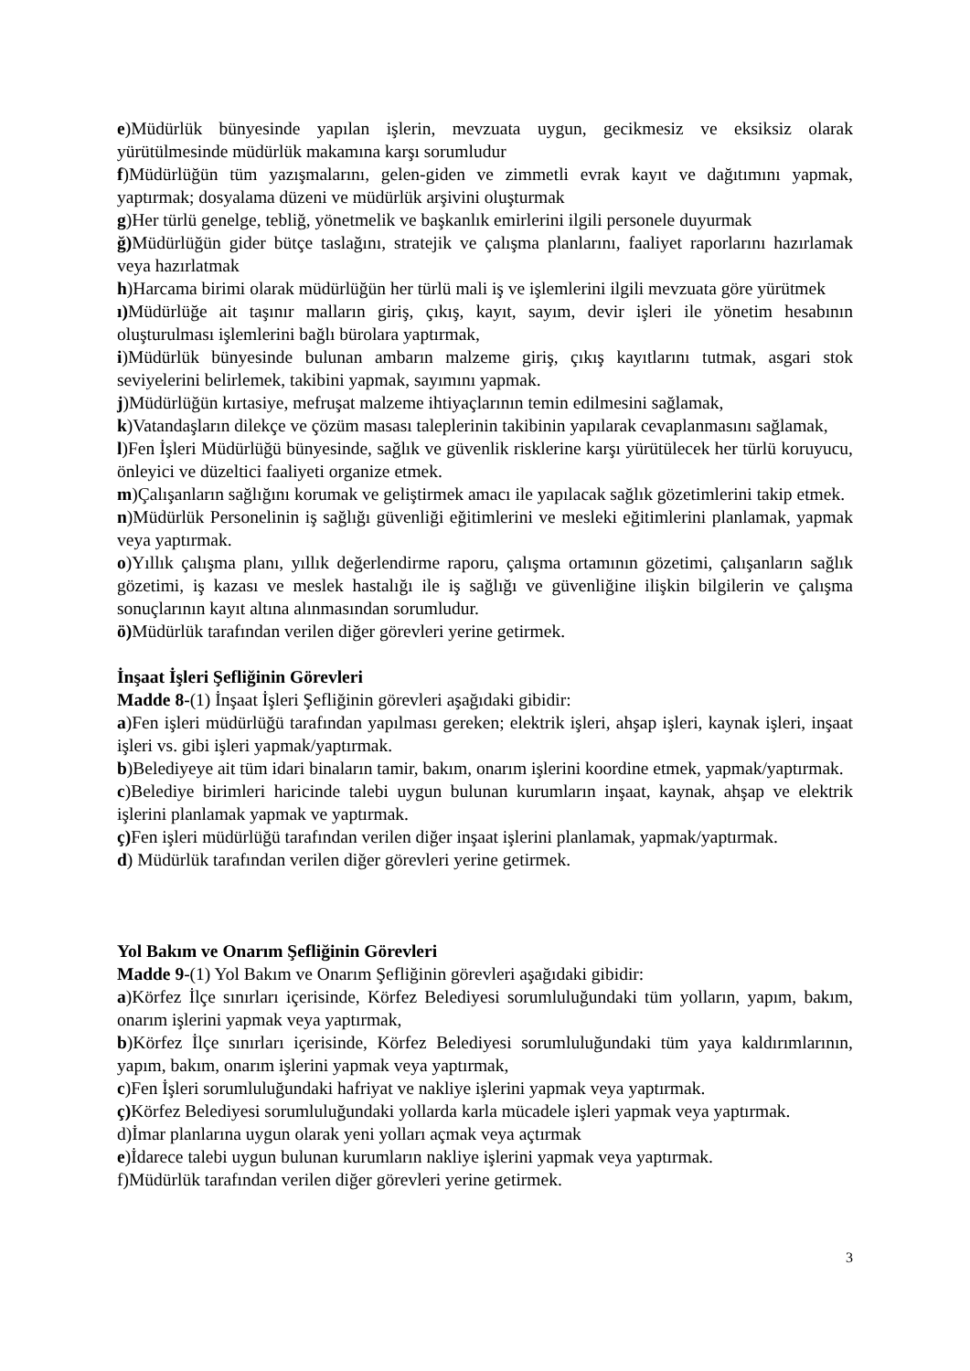e)Müdürlük bünyesinde yapılan işlerin, mevzuata uygun, gecikmesiz ve eksiksiz olarak yürütülmesinde müdürlük makamına karşı sorumludur
f)Müdürlüğün tüm yazışmalarını, gelen-giden ve zimmetli evrak kayıt ve dağıtımını yapmak, yaptırmak; dosyalama düzeni ve müdürlük arşivini oluşturmak
g)Her türlü genelge, tebliğ, yönetmelik ve başkanlık emirlerini ilgili personele duyurmak
ğ) Müdürlüğün gider bütçe taslağını, stratejik ve çalışma planlarını, faaliyet raporlarını hazırlamak veya hazırlatmak
h)Harcama birimi olarak müdürlüğün her türlü mali iş ve işlemlerini ilgili mevzuata göre yürütmek
ı) Müdürlüğe ait taşınır malların giriş, çıkış, kayıt, sayım, devir işleri ile yönetim hesabının oluşturulması işlemlerini bağlı bürolara yaptırmak,
i)Müdürlük bünyesinde bulunan ambarın malzeme giriş, çıkış kayıtlarını tutmak, asgari stok seviyelerini belirlemek, takibini yapmak, sayımını yapmak.
j)Müdürlüğün kırtasiye, mefruşat malzeme ihtiyaçlarının temin edilmesini sağlamak,
k)Vatandaşların dilekçe ve çözüm masası taleplerinin takibinin yapılarak cevaplanmasını sağlamak,
l)Fen İşleri Müdürlüğü bünyesinde, sağlık ve güvenlik risklerine karşı yürütülecek her türlü koruyucu, önleyici ve düzeltici faaliyeti organize etmek.
m)Çalışanların sağlığını korumak ve geliştirmek amacı ile yapılacak sağlık gözetimlerini takip etmek.
n)Müdürlük Personelinin iş sağlığı güvenliği eğitimlerini ve mesleki eğitimlerini planlamak, yapmak veya yaptırmak.
o)Yıllık çalışma planı, yıllık değerlendirme raporu, çalışma ortamının gözetimi, çalışanların sağlık gözetimi, iş kazası ve meslek hastalığı ile iş sağlığı ve güvenliğine ilişkin bilgilerin ve çalışma sonuçlarının kayıt altına alınmasından sorumludur.
ö) Müdürlük tarafından verilen diğer görevleri yerine getirmek.
İnşaat İşleri Şefliğinin Görevleri
Madde 8-(1) İnşaat İşleri Şefliğinin görevleri aşağıdaki gibidir:
a)Fen işleri müdürlüğü tarafından yapılması gereken; elektrik işleri, ahşap işleri, kaynak işleri, inşaat işleri vs. gibi işleri yapmak/yaptırmak.
b)Belediyeye ait tüm idari binaların tamir, bakım, onarım işlerini koordine etmek, yapmak/yaptırmak.
c)Belediye birimleri haricinde talebi uygun bulunan kurumların inşaat, kaynak, ahşap ve elektrik işlerini planlamak yapmak ve yaptırmak.
ç) Fen işleri müdürlüğü tarafından verilen diğer inşaat işlerini planlamak, yapmak/yaptırmak.
d) Müdürlük tarafından verilen diğer görevleri yerine getirmek.
Yol Bakım ve Onarım Şefliğinin Görevleri
Madde 9-(1) Yol Bakım ve Onarım Şefliğinin görevleri aşağıdaki gibidir:
a)Körfez İlçe sınırları içerisinde, Körfez Belediyesi sorumluluğundaki tüm yolların, yapım, bakım, onarım işlerini yapmak veya yaptırmak,
b)Körfez İlçe sınırları içerisinde, Körfez Belediyesi sorumluluğundaki tüm yaya kaldırımlarının, yapım, bakım, onarım işlerini yapmak veya yaptırmak,
c)Fen İşleri sorumluluğundaki hafriyat ve nakliye işlerini yapmak veya yaptırmak.
ç) Körfez Belediyesi sorumluluğundaki yollarda karla mücadele işleri yapmak veya yaptırmak.
d)İmar planlarına uygun olarak yeni yolları açmak veya açtırmak
e)İdarece talebi uygun bulunan kurumların nakliye işlerini yapmak veya yaptırmak.
f)Müdürlük tarafından verilen diğer görevleri yerine getirmek.
3